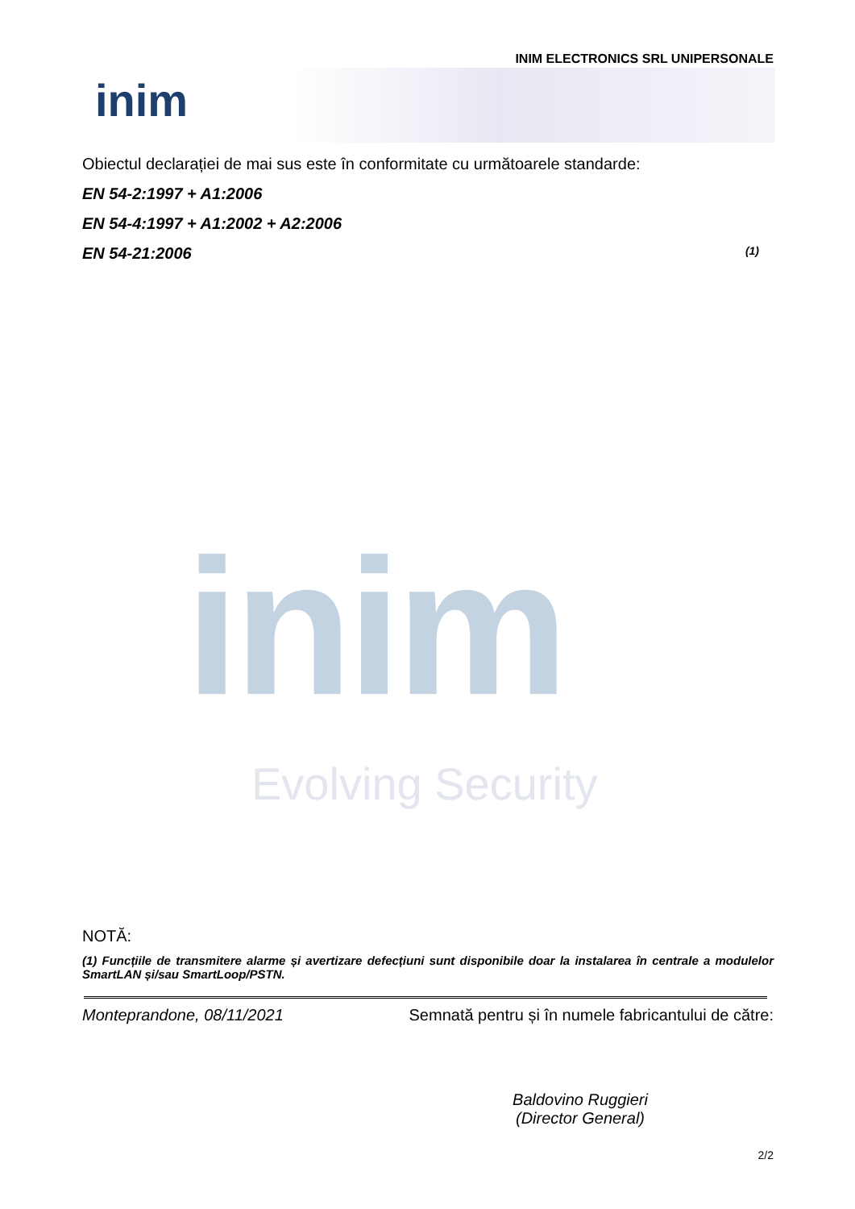INIM ELECTRONICS SRL UNIPERSONALE
inim
Obiectul declarației de mai sus este în conformitate cu următoarele standarde:
EN 54-2:1997 + A1:2006
EN 54-4:1997 + A1:2002 + A2:2006
EN 54-21:2006 (1)
inim
Evolving Security
NOTĂ:
(1) Funcțiile de transmitere alarme și avertizare defecțiuni sunt disponibile doar la instalarea în centrale a modulelor SmartLAN și/sau SmartLoop/PSTN.
Monteprandone, 08/11/2021 Semnată pentru și în numele fabricantului de către:
Baldovino Ruggieri
(Director General)
2/2